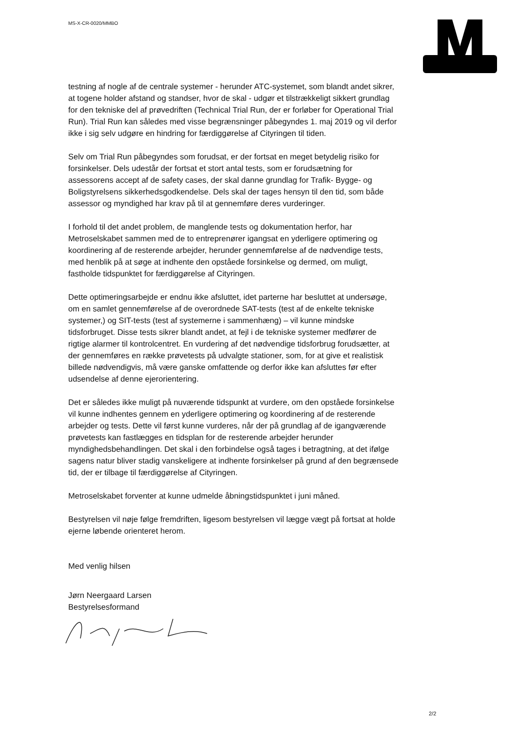MS-X-CR-0020/MMBO
testning af nogle af de centrale systemer - herunder ATC-systemet, som blandt andet sikrer, at togene holder afstand og standser, hvor de skal - udgør et tilstrækkeligt sikkert grundlag for den tekniske del af prøvedriften (Technical Trial Run, der er forløber for Operational Trial Run). Trial Run kan således med visse begrænsninger påbegyndes 1. maj 2019 og vil derfor ikke i sig selv udgøre en hindring for færdiggørelse af Cityringen til tiden.
Selv om Trial Run påbegyndes som forudsat, er der fortsat en meget betydelig risiko for forsinkelser. Dels udestår der fortsat et stort antal tests, som er forudsætning for assessorens accept af de safety cases, der skal danne grundlag for Trafik- Bygge- og Boligstyrelsens sikkerhedsgodkendelse. Dels skal der tages hensyn til den tid, som både assessor og myndighed har krav på til at gennemføre deres vurderinger.
I forhold til det andet problem, de manglende tests og dokumentation herfor, har Metroselskabet sammen med de to entreprenører igangsat en yderligere optimering og koordinering af de resterende arbejder, herunder gennemførelse af de nødvendige tests, med henblik på at søge at indhente den opståede forsinkelse og dermed, om muligt, fastholde tidspunktet for færdiggørelse af Cityringen.
Dette optimeringsarbejde er endnu ikke afsluttet, idet parterne har besluttet at undersøge, om en samlet gennemførelse af de overordnede SAT-tests (test af de enkelte tekniske systemer,) og SIT-tests (test af systemerne i sammenhæng) – vil kunne mindske tidsforbruget. Disse tests sikrer blandt andet, at fejl i de tekniske systemer medfører de rigtige alarmer til kontrolcentret. En vurdering af det nødvendige tidsforbrug forudsætter, at der gennemføres en række prøvetests på udvalgte stationer, som, for at give et realistisk billede nødvendigvis, må være ganske omfattende og derfor ikke kan afsluttes før efter udsendelse af denne ejerorientering.
Det er således ikke muligt på nuværende tidspunkt at vurdere, om den opståede forsinkelse vil kunne indhentes gennem en yderligere optimering og koordinering af de resterende arbejder og tests. Dette vil først kunne vurderes, når der på grundlag af de igangværende prøvetests kan fastlægges en tidsplan for de resterende arbejder herunder myndighedsbehandlingen. Det skal i den forbindelse også tages i betragtning, at det ifølge sagens natur bliver stadig vanskeligere at indhente forsinkelser på grund af den begrænsede tid, der er tilbage til færdiggørelse af Cityringen.
Metroselskabet forventer at kunne udmelde åbningstidspunktet i juni måned.
Bestyrelsen vil nøje følge fremdriften, ligesom bestyrelsen vil lægge vægt på fortsat at holde ejerne løbende orienteret herom.
Med venlig hilsen
Jørn Neergaard Larsen
Bestyrelsesformand
2/2